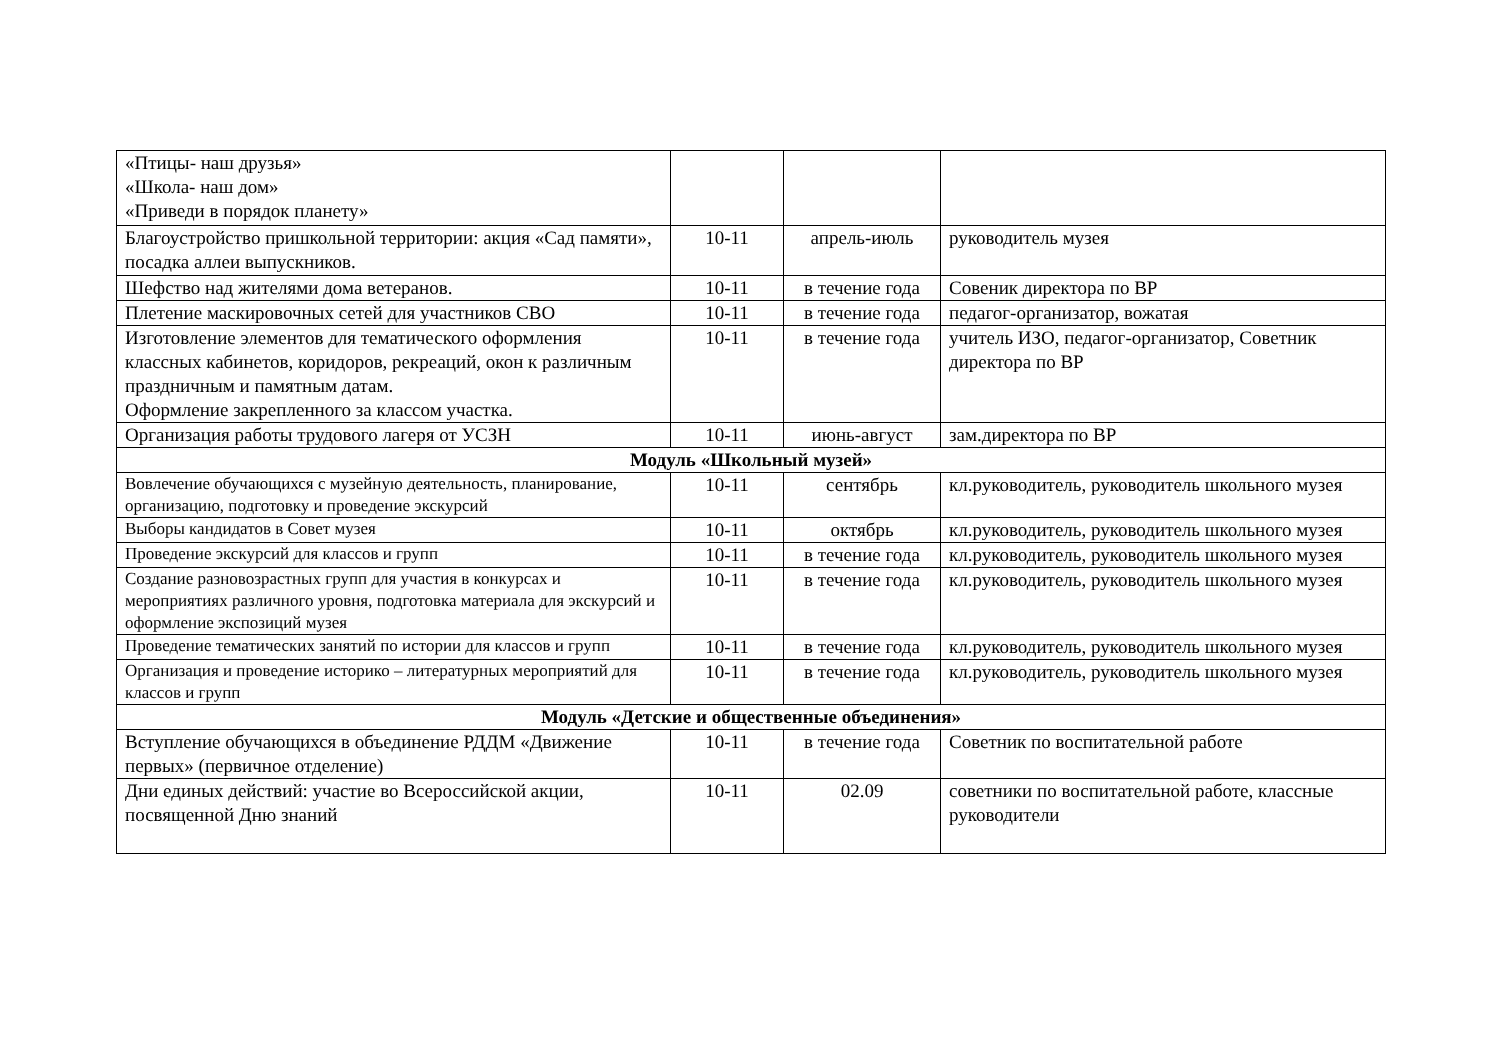| «Птицы- наш друзья» «Школа- наш дом» «Приведи в порядок планету» | | | |
| Благоустройство пришкольной территории: акция «Сад памяти», посадка аллеи выпускников. | 10-11 | апрель-июль | руководитель музея |
| Шефство над жителями дома ветеранов. | 10-11 | в течение года | Совеник директора по ВР |
| Плетение маскировочных сетей для участников СВО | 10-11 | в течение года | педагог-организатор, вожатая |
| Изготовление элементов для тематического оформления классных кабинетов, коридоров, рекреаций, окон к различным праздничным и памятным датам. Оформление закрепленного за классом участка. | 10-11 | в течение года | учитель ИЗО, педагог-организатор, Советник директора по ВР |
| Организация работы трудового лагеря от УСЗН | 10-11 | июнь-август | зам.директора по ВР |
| Модуль «Школьный музей» | | | |
| Вовлечение обучающихся с музейную деятельность, планирование, организацию, подготовку и проведение экскурсий | 10-11 | сентябрь | кл.руководитель, руководитель школьного музея |
| Выборы кандидатов в Совет музея | 10-11 | октябрь | кл.руководитель, руководитель школьного музея |
| Проведение экскурсий для классов и групп | 10-11 | в течение года | кл.руководитель, руководитель школьного музея |
| Создание разновозрастных групп для участия в конкурсах и мероприятиях различного уровня, подготовка материала для экскурсий и оформление экспозиций музея | 10-11 | в течение года | кл.руководитель, руководитель школьного музея |
| Проведение тематических занятий по истории для классов и групп | 10-11 | в течение года | кл.руководитель, руководитель школьного музея |
| Организация и проведение историко – литературных мероприятий для классов и групп | 10-11 | в течение года | кл.руководитель, руководитель школьного музея |
| Модуль «Детские и общественные объединения» | | | |
| Вступление обучающихся в объединение РДДМ «Движение первых» (первичное отделение) | 10-11 | в течение года | Советник по воспитательной работе |
| Дни единых действий: участие во Всероссийской акции, посвященной Дню знаний | 10-11 | 02.09 | советники по воспитательной работе, классные руководители |